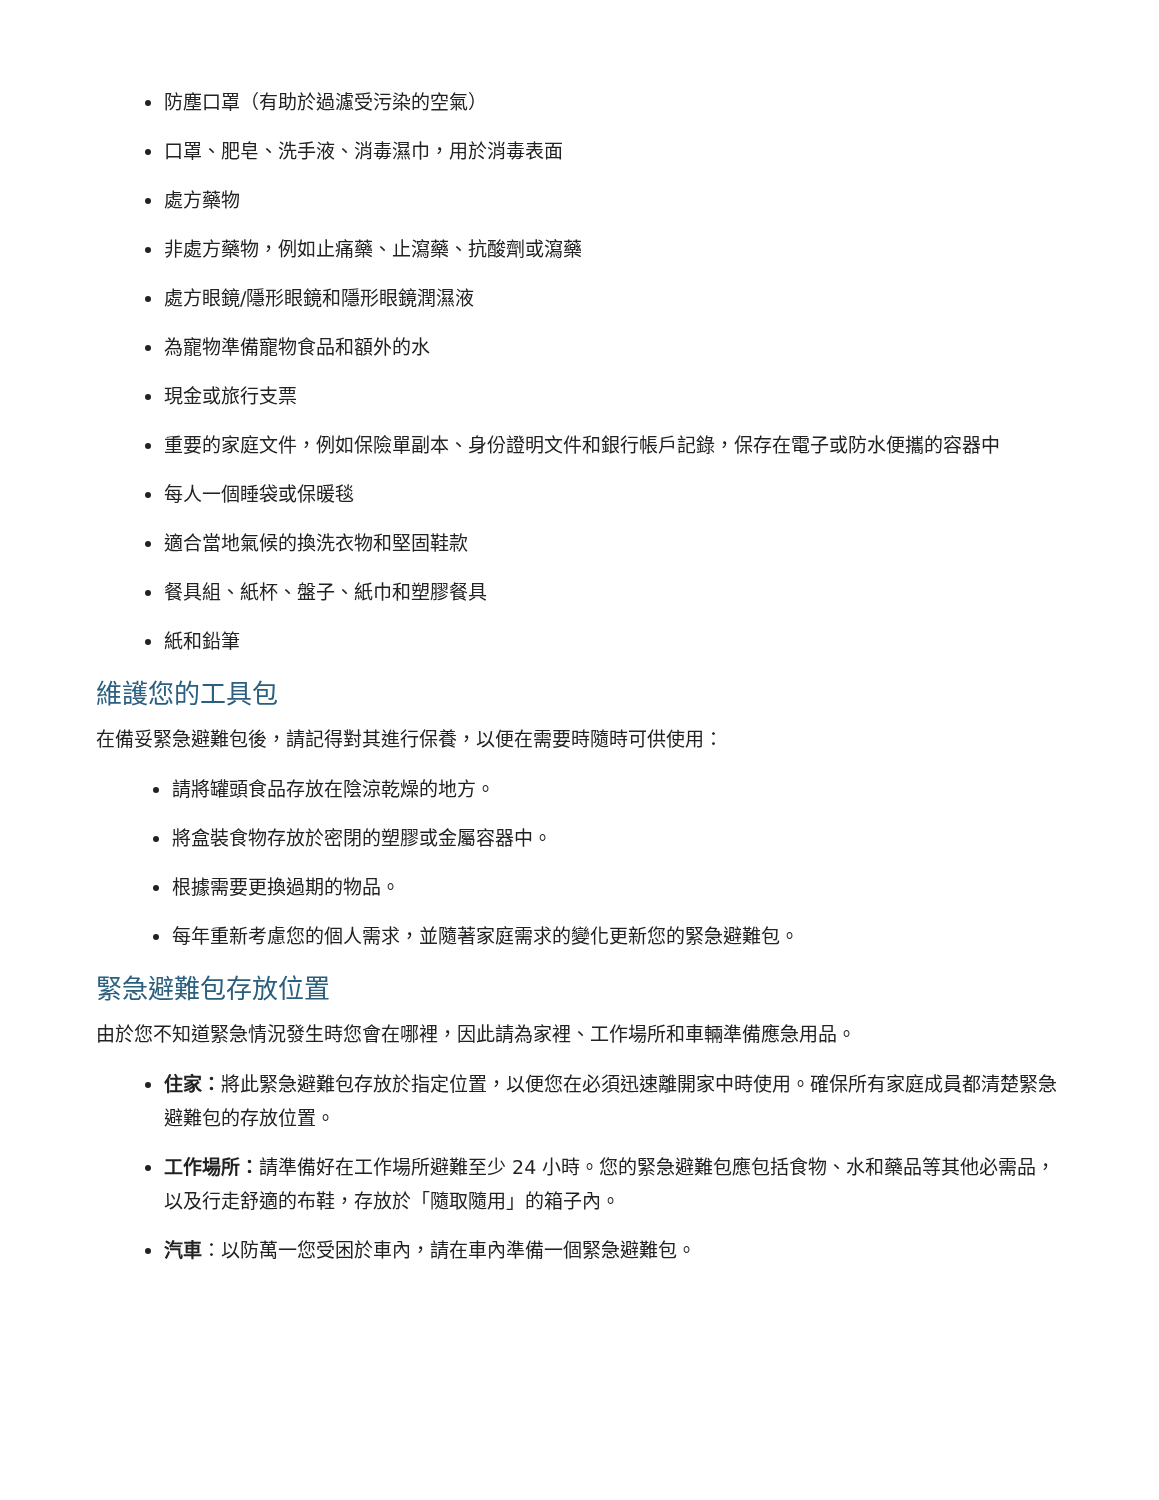防塵口罩（有助於過濾受污染的空氣）
口罩、肥皂、洗手液、消毒濕巾，用於消毒表面
處方藥物
非處方藥物，例如止痛藥、止瀉藥、抗酸劑或瀉藥
處方眼鏡/隱形眼鏡和隱形眼鏡潤濕液
為寵物準備寵物食品和額外的水
現金或旅行支票
重要的家庭文件，例如保險單副本、身份證明文件和銀行帳戶記錄，保存在電子或防水便攜的容器中
每人一個睡袋或保暖毯
適合當地氣候的換洗衣物和堅固鞋款
餐具組、紙杯、盤子、紙巾和塑膠餐具
紙和鉛筆
維護您的工具包
在備妥緊急避難包後，請記得對其進行保養，以便在需要時隨時可供使用：
請將罐頭食品存放在陰涼乾燥的地方。
將盒裝食物存放於密閉的塑膠或金屬容器中。
根據需要更換過期的物品。
每年重新考慮您的個人需求，並隨著家庭需求的變化更新您的緊急避難包。
緊急避難包存放位置
由於您不知道緊急情況發生時您會在哪裡，因此請為家裡、工作場所和車輛準備應急用品。
住家：將此緊急避難包存放於指定位置，以便您在必須迅速離開家中時使用。確保所有家庭成員都清楚緊急避難包的存放位置。
工作場所：請準備好在工作場所避難至少 24 小時。您的緊急避難包應包括食物、水和藥品等其他必需品，以及行走舒適的布鞋，存放於「隨取隨用」的箱子內。
汽車：以防萬一您受困於車內，請在車內準備一個緊急避難包。